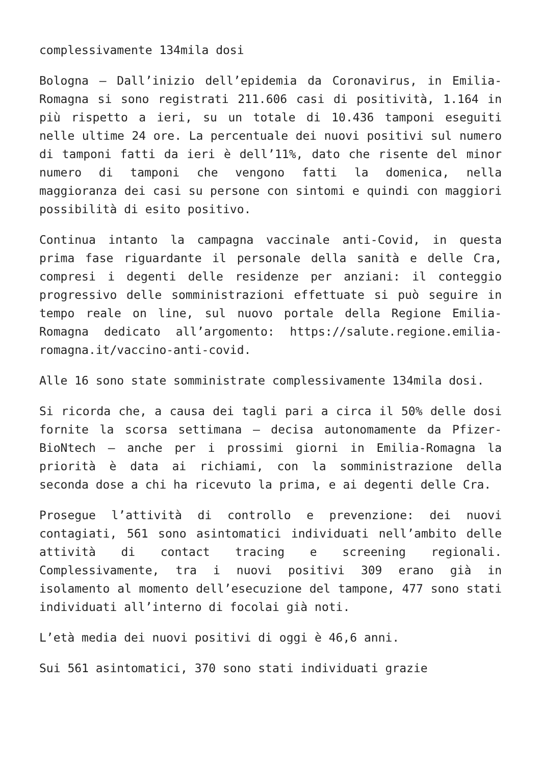complessivamente 134mila dosi
Bologna – Dall’inizio dell’epidemia da Coronavirus, in Emilia-Romagna si sono registrati 211.606 casi di positività, 1.164 in più rispetto a ieri, su un totale di 10.436 tamponi eseguiti nelle ultime 24 ore. La percentuale dei nuovi positivi sul numero di tamponi fatti da ieri è dell’11%, dato che risente del minor numero di tamponi che vengono fatti la domenica, nella maggioranza dei casi su persone con sintomi e quindi con maggiori possibilità di esito positivo.
Continua intanto la campagna vaccinale anti-Covid, in questa prima fase riguardante il personale della sanità e delle Cra, compresi i degenti delle residenze per anziani: il conteggio progressivo delle somministrazioni effettuate si può seguire in tempo reale on line, sul nuovo portale della Regione Emilia-Romagna dedicato all’argomento: https://salute.regione.emilia-romagna.it/vaccino-anti-covid.
Alle 16 sono state somministrate complessivamente 134mila dosi.
Si ricorda che, a causa dei tagli pari a circa il 50% delle dosi fornite la scorsa settimana – decisa autonomamente da Pfizer-BioNtech – anche per i prossimi giorni in Emilia-Romagna la priorità è data ai richiami, con la somministrazione della seconda dose a chi ha ricevuto la prima, e ai degenti delle Cra.
Prosegue l’attività di controllo e prevenzione: dei nuovi contagiati, 561 sono asintomatici individuati nell’ambito delle attività di contact tracing e screening regionali. Complessivamente, tra i nuovi positivi 309 erano già in isolamento al momento dell’esecuzione del tampone, 477 sono stati individuati all’interno di focolai già noti.
L’età media dei nuovi positivi di oggi è 46,6 anni.
Sui 561 asintomatici, 370 sono stati individuati grazie